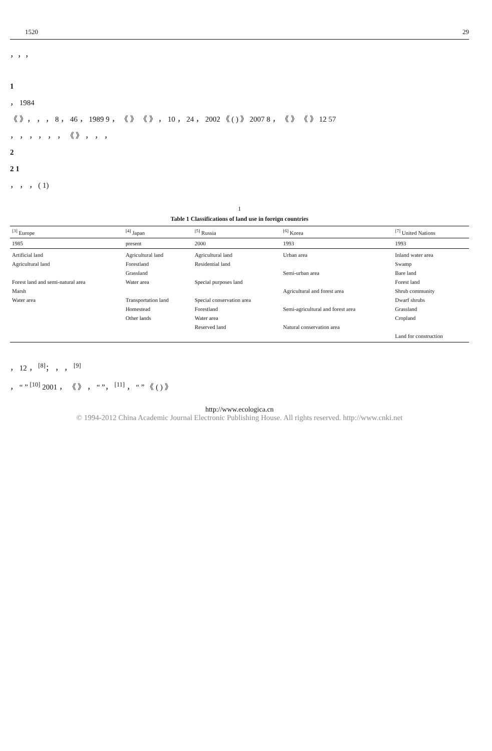1520 29
，，，
1
， 1984
《 》， ， ， 8 ， 46 ， 1989 9 ， 《 》 《 》 ， 10 ， 24 ， 2002 《 ( ) 》 2007 8 ， 《 》 《 》 12 57
， ， ， ， ， ， 《 》 ， ， ，
2
2 1
， ， ， ( 1)
1
Table 1 Classifications of land use in foreign countries
| <sup>[3]</sup> Europe | <sup>[4]</sup> Japan | <sup>[5]</sup> Russia | <sup>[6]</sup> Korea | <sup>[7]</sup> United Nations |
| --- | --- | --- | --- | --- |
| 1985 | present | 2000 | 1993 | 1993 |
| Artificial land Agricultural land Forest land and semi-natural area Marsh Water area | Agricultural land Forestland Grassland Water area Transportation land Homestead Other lands | Agricultural land Residential land Special purposes land Special conservation area Forestland Water area Reserved land | Urban area Semi-urban area Agricultural and forest area Semi-agricultural and forest area Natural conservation area | Inland water area Swamp Bare land Forest land Shrub community Dwarf shrubs Grassland Cropland Land for construction |
， 12 ， <sup>[8]</sup>； ， ， <sup>[9]</sup>
， “ ” <sup>[10]</sup> 2001 ， 《 》 ， “ ”， <sup>[11]</sup> ， “ ” 《 ( ) 》
http://www.ecologica.cn
© 1994-2012 China Academic Journal Electronic Publishing House. All rights reserved. http://www.cnki.net